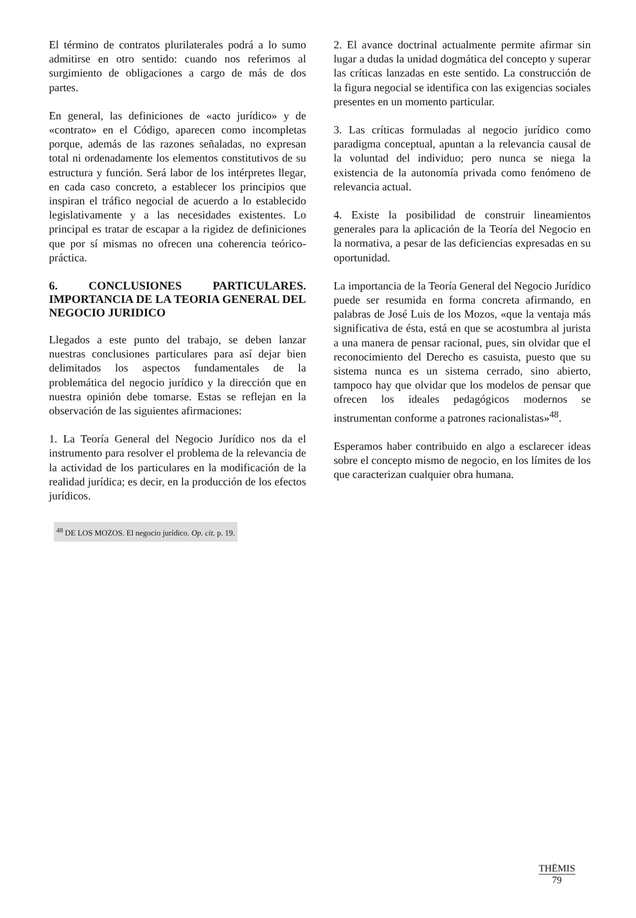El término de contratos plurilaterales podrá a lo sumo admitirse en otro sentido: cuando nos referimos al surgimiento de obligaciones a cargo de más de dos partes.
En general, las definiciones de «acto jurídico» y de «contrato» en el Código, aparecen como incompletas porque, además de las razones señaladas, no expresan total ni ordenadamente los elementos constitutivos de su estructura y función. Será labor de los intérpretes llegar, en cada caso concreto, a establecer los principios que inspiran el tráfico negocial de acuerdo a lo establecido legislativamente y a las necesidades existentes. Lo principal es tratar de escapar a la rigidez de definiciones que por sí mismas no ofrecen una coherencia teórico-práctica.
6. CONCLUSIONES PARTICULARES. IMPORTANCIA DE LA TEORIA GENERAL DEL NEGOCIO JURIDICO
Llegados a este punto del trabajo, se deben lanzar nuestras conclusiones particulares para así dejar bien delimitados los aspectos fundamentales de la problemática del negocio jurídico y la dirección que en nuestra opinión debe tomarse. Estas se reflejan en la observación de las siguientes afirmaciones:
1. La Teoría General del Negocio Jurídico nos da el instrumento para resolver el problema de la relevancia de la actividad de los particulares en la modificación de la realidad jurídica; es decir, en la producción de los efectos jurídicos.
<sup>48</sup> DE LOS MOZOS. El negocio jurídico. Op. cit. p. 19.
2. El avance doctrinal actualmente permite afirmar sin lugar a dudas la unidad dogmática del concepto y superar las críticas lanzadas en este sentido. La construcción de la figura negocial se identifica con las exigencias sociales presentes en un momento particular.
3. Las críticas formuladas al negocio jurídico como paradigma conceptual, apuntan a la relevancia causal de la voluntad del individuo; pero nunca se niega la existencia de la autonomía privada como fenómeno de relevancia actual.
4. Existe la posibilidad de construir lineamientos generales para la aplicación de la Teoría del Negocio en la normativa, a pesar de las deficiencias expresadas en su oportunidad.
La importancia de la Teoría General del Negocio Jurídico puede ser resumida en forma concreta afirmando, en palabras de José Luis de los Mozos, «que la ventaja más significativa de ésta, está en que se acostumbra al jurista a una manera de pensar racional, pues, sin olvidar que el reconocimiento del Derecho es casuista, puesto que su sistema nunca es un sistema cerrado, sino abierto, tampoco hay que olvidar que los modelos de pensar que ofrecen los ideales pedagógicos modernos se instrumentan conforme a patrones racionalistas»<sup>48</sup>.
Esperamos haber contribuido en algo a esclarecer ideas sobre el concepto mismo de negocio, en los límites de los que caracterizan cualquier obra humana.
THĒMIS
79